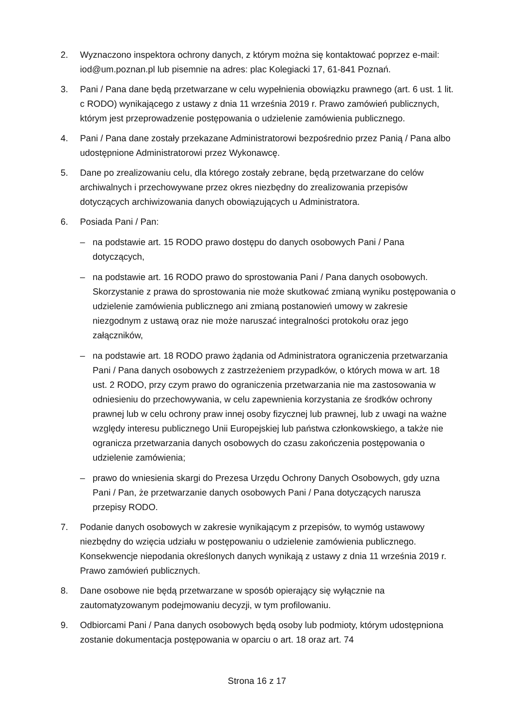2. Wyznaczono inspektora ochrony danych, z którym można się kontaktować poprzez e-mail: iod@um.poznan.pl lub pisemnie na adres: plac Kolegiacki 17, 61-841 Poznań.
3. Pani / Pana dane będą przetwarzane w celu wypełnienia obowiązku prawnego (art. 6 ust. 1 lit. c RODO) wynikającego z ustawy z dnia 11 września 2019 r. Prawo zamówień publicznych, którym jest przeprowadzenie postępowania o udzielenie zamówienia publicznego.
4. Pani / Pana dane zostały przekazane Administratorowi bezpośrednio przez Panią / Pana albo udostępnione Administratorowi przez Wykonawcę.
5. Dane po zrealizowaniu celu, dla którego zostały zebrane, będą przetwarzane do celów archiwalnych i przechowywane przez okres niezbędny do zrealizowania przepisów dotyczących archiwizowania danych obowiązujących u Administratora.
6. Posiada Pani / Pan:
– na podstawie art. 15 RODO prawo dostępu do danych osobowych Pani / Pana dotyczących,
– na podstawie art. 16 RODO prawo do sprostowania Pani / Pana danych osobowych. Skorzystanie z prawa do sprostowania nie może skutkować zmianą wyniku postępowania o udzielenie zamówienia publicznego ani zmianą postanowień umowy w zakresie niezgodnym z ustawą oraz nie może naruszać integralności protokołu oraz jego załączników,
– na podstawie art. 18 RODO prawo żądania od Administratora ograniczenia przetwarzania Pani / Pana danych osobowych z zastrzeżeniem przypadków, o których mowa w art. 18 ust. 2 RODO, przy czym prawo do ograniczenia przetwarzania nie ma zastosowania w odniesieniu do przechowywania, w celu zapewnienia korzystania ze środków ochrony prawnej lub w celu ochrony praw innej osoby fizycznej lub prawnej, lub z uwagi na ważne względy interesu publicznego Unii Europejskiej lub państwa członkowskiego, a także nie ogranicza przetwarzania danych osobowych do czasu zakończenia postępowania o udzielenie zamówienia;
– prawo do wniesienia skargi do Prezesa Urzędu Ochrony Danych Osobowych, gdy uzna Pani / Pan, że przetwarzanie danych osobowych Pani / Pana dotyczących narusza przepisy RODO.
7. Podanie danych osobowych w zakresie wynikającym z przepisów, to wymóg ustawowy niezbędny do wzięcia udziału w postępowaniu o udzielenie zamówienia publicznego. Konsekwencje niepodania określonych danych wynikają z ustawy z dnia 11 września 2019 r. Prawo zamówień publicznych.
8. Dane osobowe nie będą przetwarzane w sposób opierający się wyłącznie na zautomatyzowanym podejmowaniu decyzji, w tym profilowaniu.
9. Odbiorcami Pani / Pana danych osobowych będą osoby lub podmioty, którym udostępniona zostanie dokumentacja postępowania w oparciu o art. 18 oraz art. 74
Strona 16 z 17